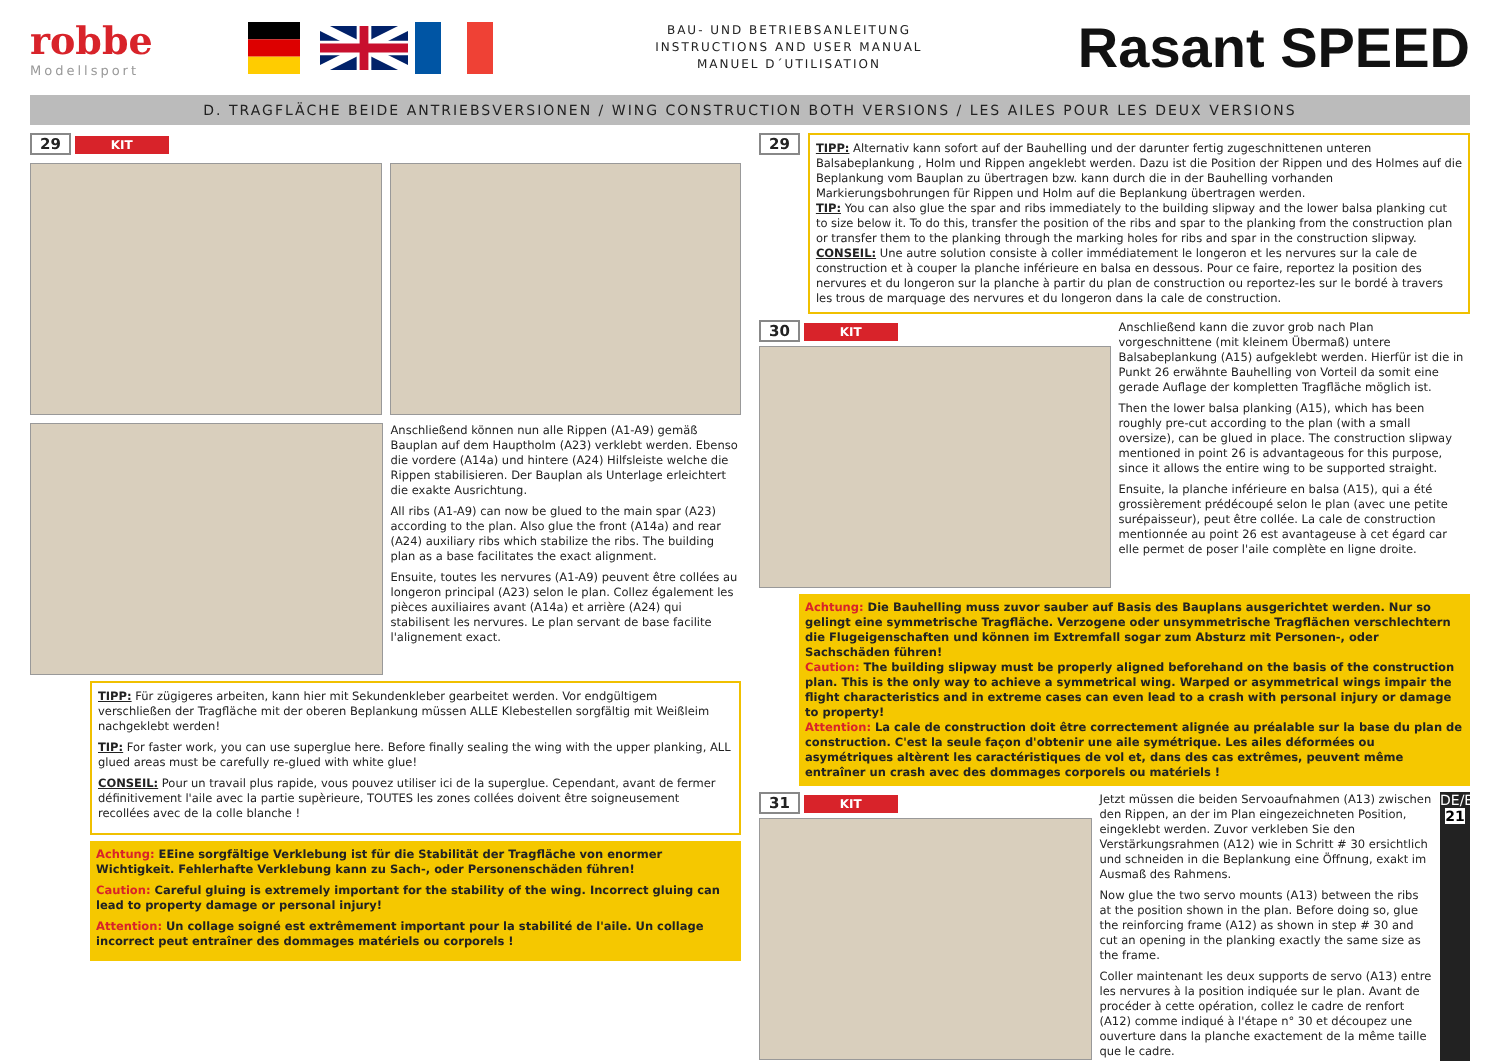robbe
Modellsport
BAU- UND BETRIEBSANLEITUNG
INSTRUCTIONS AND USER MANUAL
MANUEL D´UTILISATION
Rasant SPEED
D. TRAGFLÄCHE BEIDE ANTRIEBSVERSIONEN / WING CONSTRUCTION BOTH VERSIONS / LES AILES POUR LES DEUX VERSIONS
29 KIT
Anschließend können nun alle Rippen (A1-A9) gemäß Bauplan auf dem Hauptholm (A23) verklebt werden. Ebenso die vordere (A14a) und hintere (A24) Hilfsleiste welche die Rippen stabilisieren. Der Bauplan als Unterlage erleichtert die exakte Ausrichtung.
All ribs (A1-A9) can now be glued to the main spar (A23) according to the plan. Also glue the front (A14a) and rear (A24) auxiliary ribs which stabilize the ribs. The building plan as a base facilitates the exact alignment.
Ensuite, toutes les nervures (A1-A9) peuvent être collées au longeron principal (A23) selon le plan. Collez également les pièces auxiliaires avant (A14a) et arrière (A24) qui stabilisent les nervures. Le plan servant de base facilite l'alignement exact.
TIPP: Für zügigeres arbeiten, kann hier mit Sekundenkleber gearbeitet werden. Vor endgültigem verschließen der Tragfläche mit der oberen Beplankung müssen ALLE Klebestellen sorgfältig mit Weißleim nachgeklebt werden!
TIP: For faster work, you can use superglue here. Before finally sealing the wing with the upper planking, ALL glued areas must be carefully re-glued with white glue!
CONSEIL: Pour un travail plus rapide, vous pouvez utiliser ici de la superglue. Cependant, avant de fermer définitivement l'aile avec la partie supèrieure, TOUTES les zones collées doivent être soigneusement recollées avec de la colle blanche !
Achtung: EEine sorgfältige Verklebung ist für die Stabilität der Tragfläche von enormer Wichtigkeit. Fehlerhafte Verklebung kann zu Sach-, oder Personenschäden führen!
Caution: Careful gluing is extremely important for the stability of the wing. Incorrect gluing can lead to property damage or personal injury!
Attention: Un collage soigné est extrêmement important pour la stabilité de l'aile. Un collage incorrect peut entraîner des dommages matériels ou corporels !
29
TIPP: Alternativ kann sofort auf der Bauhelling und der darunter fertig zugeschnittenen unteren Balsabeplankung , Holm und Rippen angeklebt werden. Dazu ist die Position der Rippen und des Holmes auf die Beplankung vom Bauplan zu übertragen bzw. kann durch die in der Bauhelling vorhanden Markierungsbohrungen für Rippen und Holm auf die Beplankung übertragen werden.
TIP: You can also glue the spar and ribs immediately to the building slipway and the lower balsa planking cut to size below it. To do this, transfer the position of the ribs and spar to the planking from the construction plan or transfer them to the planking through the marking holes for ribs and spar in the construction slipway.
CONSEIL: Une autre solution consiste à coller immédiatement le longeron et les nervures sur la cale de construction et à couper la planche inférieure en balsa en dessous. Pour ce faire, reportez la position des nervures et du longeron sur la planche à partir du plan de construction ou reportez-les sur le bordé à travers les trous de marquage des nervures et du longeron dans la cale de construction.
30 KIT
Anschließend kann die zuvor grob nach Plan vorgeschnittene (mit kleinem Übermaß) untere Balsabeplankung (A15) aufgeklebt werden. Hierfür ist die in Punkt 26 erwähnte Bauhelling von Vorteil da somit eine gerade Auflage der kompletten Tragfläche möglich ist.
Then the lower balsa planking (A15), which has been roughly pre-cut according to the plan (with a small oversize), can be glued in place. The construction slipway mentioned in point 26 is advantageous for this purpose, since it allows the entire wing to be supported straight.
Ensuite, la planche inférieure en balsa (A15), qui a été grossièrement prédécoupé selon le plan (avec une petite surépaisseur), peut être collée. La cale de construction mentionnée au point 26 est avantageuse à cet égard car elle permet de poser l'aile complète en ligne droite.
Achtung: Die Bauhelling muss zuvor sauber auf Basis des Bauplans ausgerichtet werden. Nur so gelingt eine symmetrische Tragfläche. Verzogene oder unsymmetrische Tragflächen verschlechtern die Flugeigenschaften und können im Extremfall sogar zum Absturz mit Personen-, oder Sachschäden führen!
Caution: The building slipway must be properly aligned beforehand on the basis of the construction plan. This is the only way to achieve a symmetrical wing. Warped or asymmetrical wings impair the flight characteristics and in extreme cases can even lead to a crash with personal injury or damage to property!
Attention: La cale de construction doit être correctement alignée au préalable sur la base du plan de construction. C'est la seule façon d'obtenir une aile symétrique. Les ailes déformées ou asymétriques altèrent les caractéristiques de vol et, dans des cas extrêmes, peuvent même entraîner un crash avec des dommages corporels ou matériels !
31 KIT
Jetzt müssen die beiden Servoaufnahmen (A13) zwischen den Rippen, an der im Plan eingezeichneten Position, eingeklebt werden. Zuvor verkleben Sie den Verstärkungsrahmen (A12) wie in Schritt # 30 ersichtlich und schneiden in die Beplankung eine Öffnung, exakt im Ausmaß des Rahmens.
Now glue the two servo mounts (A13) between the ribs at the position shown in the plan. Before doing so, glue the reinforcing frame (A12) as shown in step # 30 and cut an opening in the planking exactly the same size as the frame.
Coller maintenant les deux supports de servo (A13) entre les nervures à la position indiquée sur le plan. Avant de procéder à cette opération, collez le cadre de renfort (A12) comme indiqué à l'étape n° 30 et découpez une ouverture dans la planche exactement de la même taille que le cadre.
DE/EN/FR
21